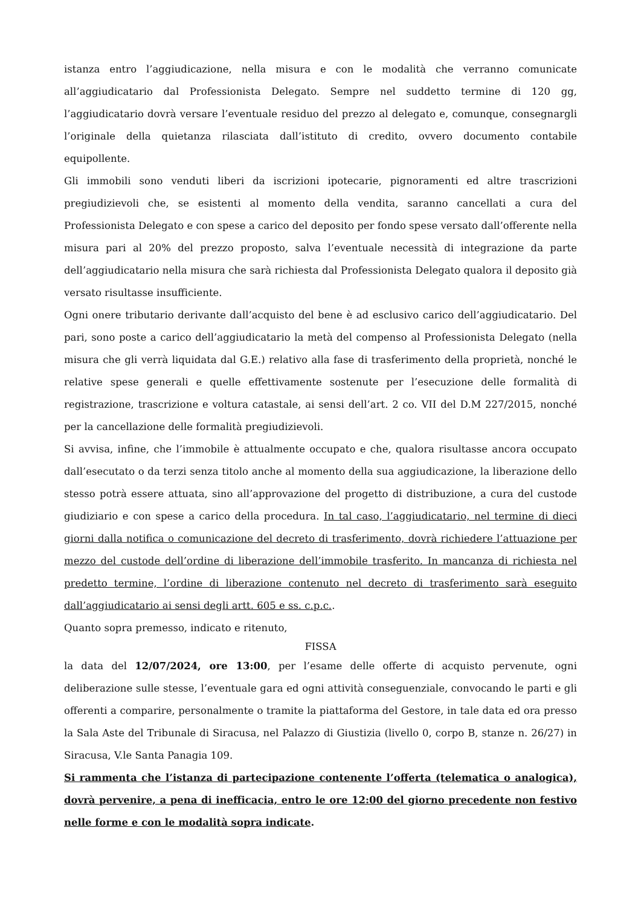istanza entro l’aggiudicazione, nella misura e con le modalità che verranno comunicate all’aggiudicatario dal Professionista Delegato. Sempre nel suddetto termine di 120 gg, l’aggiudicatario dovrà versare l’eventuale residuo del prezzo al delegato e, comunque, consegnargli l’originale della quietanza rilasciata dall’istituto di credito, ovvero documento contabile equipollente.
Gli immobili sono venduti liberi da iscrizioni ipotecarie, pignoramenti ed altre trascrizioni pregiudizievoli che, se esistenti al momento della vendita, saranno cancellati a cura del Professionista Delegato e con spese a carico del deposito per fondo spese versato dall’offerente nella misura pari al 20% del prezzo proposto, salva l’eventuale necessità di integrazione da parte dell’aggiudicatario nella misura che sarà richiesta dal Professionista Delegato qualora il deposito già versato risultasse insufficiente.
Ogni onere tributario derivante dall’acquisto del bene è ad esclusivo carico dell’aggiudicatario. Del pari, sono poste a carico dell’aggiudicatario la metà del compenso al Professionista Delegato (nella misura che gli verrà liquidata dal G.E.) relativo alla fase di trasferimento della proprietà, nonché le relative spese generali e quelle effettivamente sostenute per l’esecuzione delle formalità di registrazione, trascrizione e voltura catastale, ai sensi dell’art. 2 co. VII del D.M 227/2015, nonché per la cancellazione delle formalità pregiudizievoli.
Si avvisa, infine, che l’immobile è attualmente occupato e che, qualora risultasse ancora occupato dall’esecutato o da terzi senza titolo anche al momento della sua aggiudicazione, la liberazione dello stesso potrà essere attuata, sino all’approvazione del progetto di distribuzione, a cura del custode giudiziario e con spese a carico della procedura. In tal caso, l’aggiudicatario, nel termine di dieci giorni dalla notifica o comunicazione del decreto di trasferimento, dovrà richiedere l’attuazione per mezzo del custode dell’ordine di liberazione dell’immobile trasferito. In mancanza di richiesta nel predetto termine, l’ordine di liberazione contenuto nel decreto di trasferimento sarà eseguito dall’aggiudicatario ai sensi degli artt. 605 e ss. c.p.c..
Quanto sopra premesso, indicato e ritenuto,
FISSA
la data del 12/07/2024, ore 13:00, per l’esame delle offerte di acquisto pervenute, ogni deliberazione sulle stesse, l’eventuale gara ed ogni attività conseguenziale, convocando le parti e gli offerenti a comparire, personalmente o tramite la piattaforma del Gestore, in tale data ed ora presso la Sala Aste del Tribunale di Siracusa, nel Palazzo di Giustizia (livello 0, corpo B, stanze n. 26/27) in Siracusa, V.le Santa Panagia 109.
Si rammenta che l’istanza di partecipazione contenente l’offerta (telematica o analogica), dovrà pervenire, a pena di inefficacia, entro le ore 12:00 del giorno precedente non festivo nelle forme e con le modalità sopra indicate.